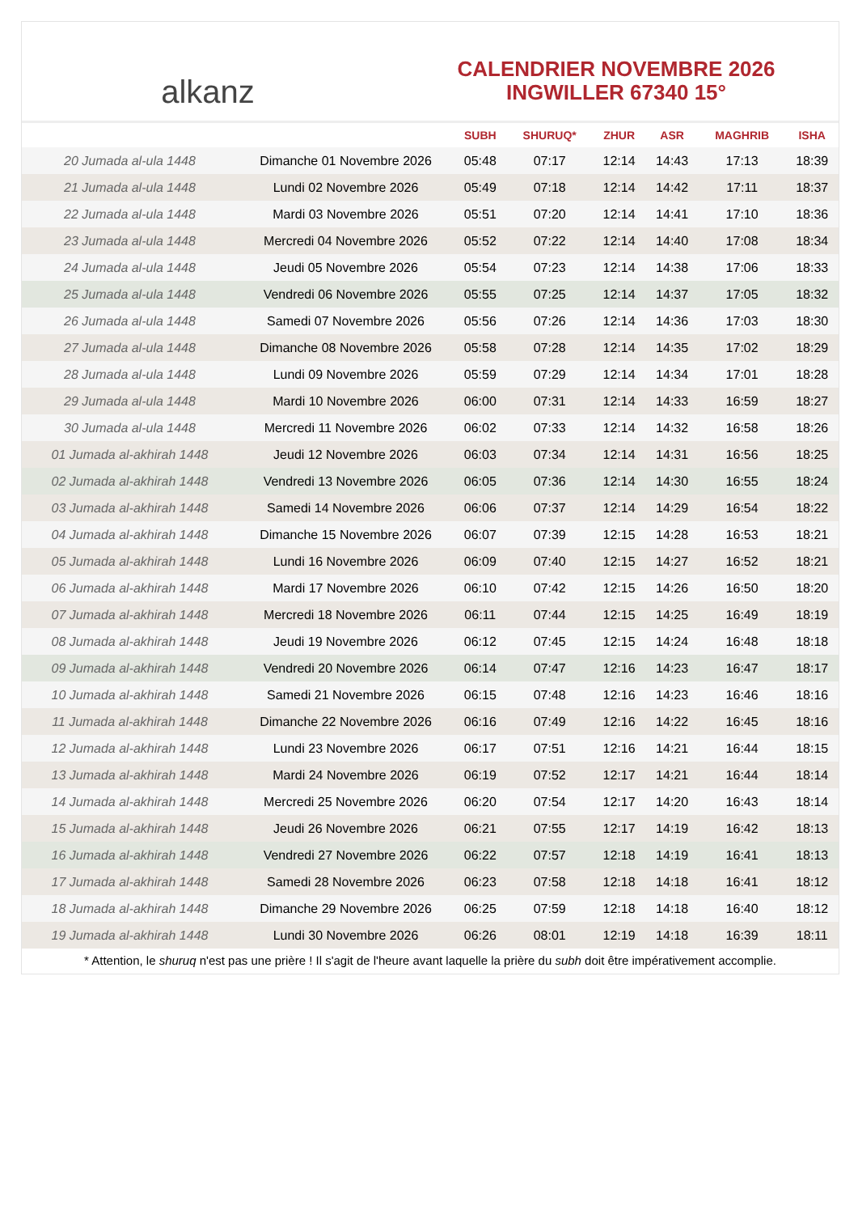alkanz
CALENDRIER NOVEMBRE 2026
INGWILLER 67340 15°
| | | SUBH | SHURUQ* | ZHUR | ASR | MAGHRIB | ISHA |
| --- | --- | --- | --- | --- | --- | --- | --- |
| 20 Jumada al-ula 1448 | Dimanche 01 Novembre 2026 | 05:48 | 07:17 | 12:14 | 14:43 | 17:13 | 18:39 |
| 21 Jumada al-ula 1448 | Lundi 02 Novembre 2026 | 05:49 | 07:18 | 12:14 | 14:42 | 17:11 | 18:37 |
| 22 Jumada al-ula 1448 | Mardi 03 Novembre 2026 | 05:51 | 07:20 | 12:14 | 14:41 | 17:10 | 18:36 |
| 23 Jumada al-ula 1448 | Mercredi 04 Novembre 2026 | 05:52 | 07:22 | 12:14 | 14:40 | 17:08 | 18:34 |
| 24 Jumada al-ula 1448 | Jeudi 05 Novembre 2026 | 05:54 | 07:23 | 12:14 | 14:38 | 17:06 | 18:33 |
| 25 Jumada al-ula 1448 | Vendredi 06 Novembre 2026 | 05:55 | 07:25 | 12:14 | 14:37 | 17:05 | 18:32 |
| 26 Jumada al-ula 1448 | Samedi 07 Novembre 2026 | 05:56 | 07:26 | 12:14 | 14:36 | 17:03 | 18:30 |
| 27 Jumada al-ula 1448 | Dimanche 08 Novembre 2026 | 05:58 | 07:28 | 12:14 | 14:35 | 17:02 | 18:29 |
| 28 Jumada al-ula 1448 | Lundi 09 Novembre 2026 | 05:59 | 07:29 | 12:14 | 14:34 | 17:01 | 18:28 |
| 29 Jumada al-ula 1448 | Mardi 10 Novembre 2026 | 06:00 | 07:31 | 12:14 | 14:33 | 16:59 | 18:27 |
| 30 Jumada al-ula 1448 | Mercredi 11 Novembre 2026 | 06:02 | 07:33 | 12:14 | 14:32 | 16:58 | 18:26 |
| 01 Jumada al-akhirah 1448 | Jeudi 12 Novembre 2026 | 06:03 | 07:34 | 12:14 | 14:31 | 16:56 | 18:25 |
| 02 Jumada al-akhirah 1448 | Vendredi 13 Novembre 2026 | 06:05 | 07:36 | 12:14 | 14:30 | 16:55 | 18:24 |
| 03 Jumada al-akhirah 1448 | Samedi 14 Novembre 2026 | 06:06 | 07:37 | 12:14 | 14:29 | 16:54 | 18:22 |
| 04 Jumada al-akhirah 1448 | Dimanche 15 Novembre 2026 | 06:07 | 07:39 | 12:15 | 14:28 | 16:53 | 18:21 |
| 05 Jumada al-akhirah 1448 | Lundi 16 Novembre 2026 | 06:09 | 07:40 | 12:15 | 14:27 | 16:52 | 18:21 |
| 06 Jumada al-akhirah 1448 | Mardi 17 Novembre 2026 | 06:10 | 07:42 | 12:15 | 14:26 | 16:50 | 18:20 |
| 07 Jumada al-akhirah 1448 | Mercredi 18 Novembre 2026 | 06:11 | 07:44 | 12:15 | 14:25 | 16:49 | 18:19 |
| 08 Jumada al-akhirah 1448 | Jeudi 19 Novembre 2026 | 06:12 | 07:45 | 12:15 | 14:24 | 16:48 | 18:18 |
| 09 Jumada al-akhirah 1448 | Vendredi 20 Novembre 2026 | 06:14 | 07:47 | 12:16 | 14:23 | 16:47 | 18:17 |
| 10 Jumada al-akhirah 1448 | Samedi 21 Novembre 2026 | 06:15 | 07:48 | 12:16 | 14:23 | 16:46 | 18:16 |
| 11 Jumada al-akhirah 1448 | Dimanche 22 Novembre 2026 | 06:16 | 07:49 | 12:16 | 14:22 | 16:45 | 18:16 |
| 12 Jumada al-akhirah 1448 | Lundi 23 Novembre 2026 | 06:17 | 07:51 | 12:16 | 14:21 | 16:44 | 18:15 |
| 13 Jumada al-akhirah 1448 | Mardi 24 Novembre 2026 | 06:19 | 07:52 | 12:17 | 14:21 | 16:44 | 18:14 |
| 14 Jumada al-akhirah 1448 | Mercredi 25 Novembre 2026 | 06:20 | 07:54 | 12:17 | 14:20 | 16:43 | 18:14 |
| 15 Jumada al-akhirah 1448 | Jeudi 26 Novembre 2026 | 06:21 | 07:55 | 12:17 | 14:19 | 16:42 | 18:13 |
| 16 Jumada al-akhirah 1448 | Vendredi 27 Novembre 2026 | 06:22 | 07:57 | 12:18 | 14:19 | 16:41 | 18:13 |
| 17 Jumada al-akhirah 1448 | Samedi 28 Novembre 2026 | 06:23 | 07:58 | 12:18 | 14:18 | 16:41 | 18:12 |
| 18 Jumada al-akhirah 1448 | Dimanche 29 Novembre 2026 | 06:25 | 07:59 | 12:18 | 14:18 | 16:40 | 18:12 |
| 19 Jumada al-akhirah 1448 | Lundi 30 Novembre 2026 | 06:26 | 08:01 | 12:19 | 14:18 | 16:39 | 18:11 |
* Attention, le shuruq n'est pas une prière ! Il s'agit de l'heure avant laquelle la prière du subh doit être impérativement accomplie.